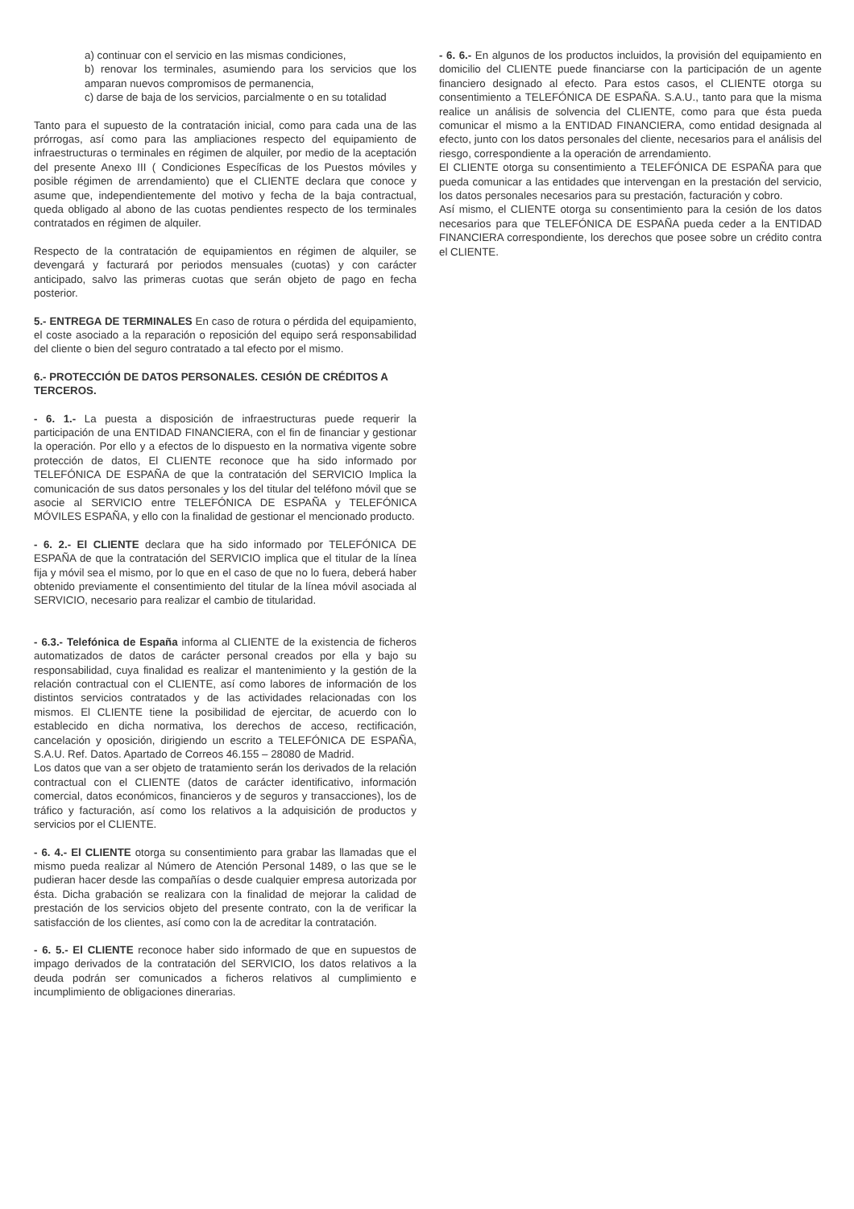a) continuar con el servicio en las mismas condiciones,
b) renovar los terminales, asumiendo para los servicios que los amparan nuevos compromisos de permanencia,
c) darse de baja de los servicios, parcialmente o en su totalidad
Tanto para el supuesto de la contratación inicial, como para cada una de las prórrogas, así como para las ampliaciones respecto del equipamiento de infraestructuras o terminales en régimen de alquiler, por medio de la aceptación del presente Anexo III ( Condiciones Específicas de los Puestos móviles y posible régimen de arrendamiento) que el CLIENTE declara que conoce y asume que, independientemente del motivo y fecha de la baja contractual, queda obligado al abono de las cuotas pendientes respecto de los terminales contratados en régimen de alquiler.
Respecto de la contratación de equipamientos en régimen de alquiler, se devengará y facturará por periodos mensuales (cuotas) y con carácter anticipado, salvo las primeras cuotas que serán objeto de pago en fecha posterior.
5.- ENTREGA DE TERMINALES En caso de rotura o pérdida del equipamiento, el coste asociado a la reparación o reposición del equipo será responsabilidad del cliente o bien del seguro contratado a tal efecto por el mismo.
6.- PROTECCIÓN DE DATOS PERSONALES. CESIÓN DE CRÉDITOS A TERCEROS.
- 6. 1.- La puesta a disposición de infraestructuras puede requerir la participación de una ENTIDAD FINANCIERA, con el fin de financiar y gestionar la operación. Por ello y a efectos de lo dispuesto en la normativa vigente sobre protección de datos, El CLIENTE reconoce que ha sido informado por TELEFÓNICA DE ESPAÑA de que la contratación del SERVICIO Implica la comunicación de sus datos personales y los del titular del teléfono móvil que se asocie al SERVICIO entre TELEFÓNICA DE ESPAÑA y TELEFÓNICA MÓVILES ESPAÑA, y ello con la finalidad de gestionar el mencionado producto.
- 6. 2.- El CLIENTE declara que ha sido informado por TELEFÓNICA DE ESPAÑA de que la contratación del SERVICIO implica que el titular de la línea fija y móvil sea el mismo, por lo que en el caso de que no lo fuera, deberá haber obtenido previamente el consentimiento del titular de la línea móvil asociada al SERVICIO, necesario para realizar el cambio de titularidad.
- 6.3.- Telefónica de España informa al CLIENTE de la existencia de ficheros automatizados de datos de carácter personal creados por ella y bajo su responsabilidad, cuya finalidad es realizar el mantenimiento y la gestión de la relación contractual con el CLIENTE, así como labores de información de los distintos servicios contratados y de las actividades relacionadas con los mismos. El CLIENTE tiene la posibilidad de ejercitar, de acuerdo con lo establecido en dicha normativa, los derechos de acceso, rectificación, cancelación y oposición, dirigiendo un escrito a TELEFÓNICA DE ESPAÑA, S.A.U. Ref. Datos. Apartado de Correos 46.155 – 28080 de Madrid.
Los datos que van a ser objeto de tratamiento serán los derivados de la relación contractual con el CLIENTE (datos de carácter identificativo, información comercial, datos económicos, financieros y de seguros y transacciones), los de tráfico y facturación, así como los relativos a la adquisición de productos y servicios por el CLIENTE.
- 6. 4.- El CLIENTE otorga su consentimiento para grabar las llamadas que el mismo pueda realizar al Número de Atención Personal 1489, o las que se le pudieran hacer desde las compañías o desde cualquier empresa autorizada por ésta. Dicha grabación se realizara con la finalidad de mejorar la calidad de prestación de los servicios objeto del presente contrato, con la de verificar la satisfacción de los clientes, así como con la de acreditar la contratación.
- 6. 5.- El CLIENTE reconoce haber sido informado de que en supuestos de impago derivados de la contratación del SERVICIO, los datos relativos a la deuda podrán ser comunicados a ficheros relativos al cumplimiento e incumplimiento de obligaciones dinerarias.
- 6. 6.- En algunos de los productos incluidos, la provisión del equipamiento en domicilio del CLIENTE puede financiarse con la participación de un agente financiero designado al efecto. Para estos casos, el CLIENTE otorga su consentimiento a TELEFÓNICA DE ESPAÑA. S.A.U., tanto para que la misma realice un análisis de solvencia del CLIENTE, como para que ésta pueda comunicar el mismo a la ENTIDAD FINANCIERA, como entidad designada al efecto, junto con los datos personales del cliente, necesarios para el análisis del riesgo, correspondiente a la operación de arrendamiento.
El CLIENTE otorga su consentimiento a TELEFÓNICA DE ESPAÑA para que pueda comunicar a las entidades que intervengan en la prestación del servicio, los datos personales necesarios para su prestación, facturación y cobro.
Así mismo, el CLIENTE otorga su consentimiento para la cesión de los datos necesarios para que TELEFÓNICA DE ESPAÑA pueda ceder a la ENTIDAD FINANCIERA correspondiente, los derechos que posee sobre un crédito contra el CLIENTE.